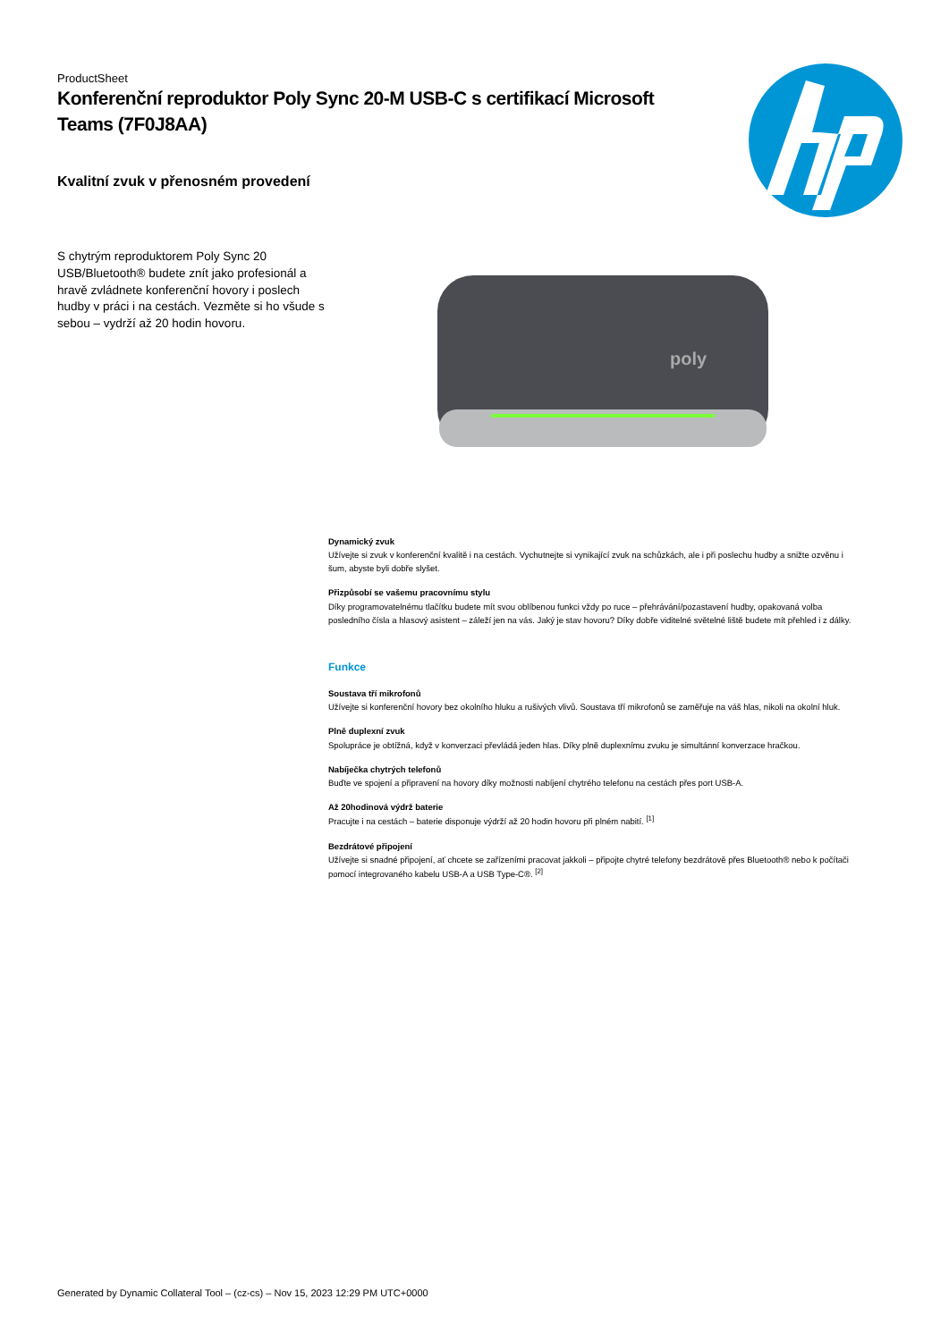ProductSheet
Konferenční reproduktor Poly Sync 20-M USB-C s certifikací Microsoft Teams (7F0J8AA)
Kvalitní zvuk v přenosném provedení
S chytrým reproduktorem Poly Sync 20 USB/Bluetooth® budete znít jako profesionál a hravě zvládnete konferenční hovory i poslech hudby v práci i na cestách. Vezměte si ho všude s sebou – vydrží až 20 hodin hovoru.
poly
Dynamický zvuk
Užívejte si zvuk v konferenční kvalitě i na cestách. Vychutnejte si vynikající zvuk na schůzkách, ale i při poslechu hudby a snižte ozvěnu i šum, abyste byli dobře slyšet.
Přizpůsobí se vašemu pracovnímu stylu
Díky programovatelnému tlačítku budete mít svou oblíbenou funkci vždy po ruce – přehrávání/pozastavení hudby, opakovaná volba posledního čísla a hlasový asistent – záleží jen na vás. Jaký je stav hovoru? Díky dobře viditelné světelné liště budete mít přehled i z dálky.
Funkce
Soustava tří mikrofonů
Užívejte si konferenční hovory bez okolního hluku a rušivých vlivů. Soustava tří mikrofonů se zaměřuje na váš hlas, nikoli na okolní hluk.
Plně duplexní zvuk
Spolupráce je obtížná, když v konverzaci převládá jeden hlas. Díky plně duplexnímu zvuku je simultánní konverzace hračkou.
Nabíječka chytrých telefonů
Buďte ve spojení a připravení na hovory díky možnosti nabíjení chytrého telefonu na cestách přes port USB-A.
Až 20hodinová výdrž baterie
Pracujte i na cestách – baterie disponuje výdrží až 20 hodin hovoru při plném nabití. <sup>[1]</sup>
Bezdrátové připojení
Užívejte si snadné připojení, ať chcete se zařízeními pracovat jakkoli – připojte chytré telefony bezdrátově přes Bluetooth® nebo k počítači pomocí integrovaného kabelu USB-A a USB Type-C®. <sup>[2]</sup>
Generated by Dynamic Collateral Tool – (cz-cs) – Nov 15, 2023 12:29 PM UTC+0000